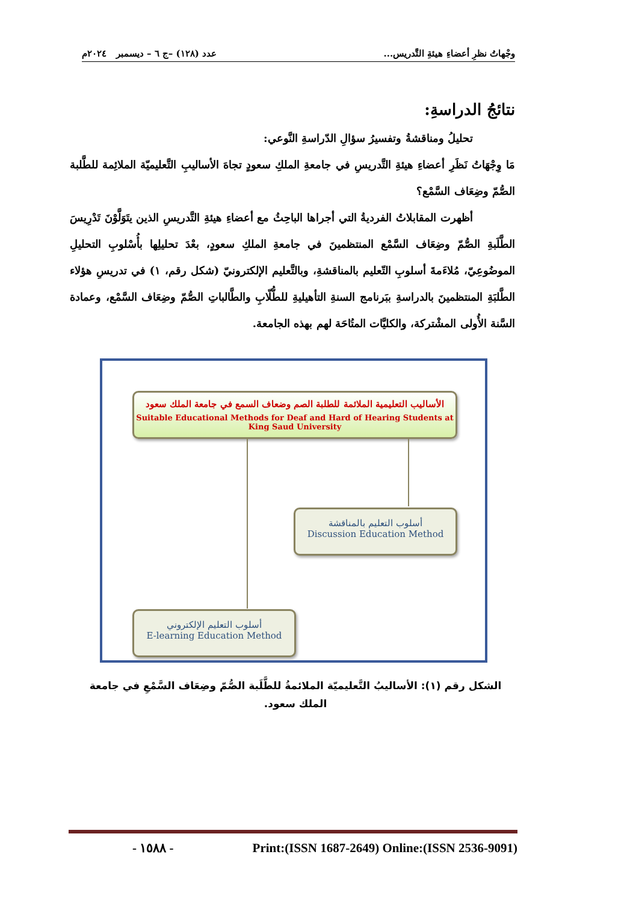وجْهاتُ نظرِ أعضاءِ هيئةِ التَّدريس... عدد (١٢٨) –ج ٦ – ديسمبر ٢٠٢٤م
نتائجُ الدراسةِ:
تحليلُ ومناقشةُ وتفسيرُ سؤالِ الدّراسةِ النَّوعي:
مَا وِجْهَاتُ نَظَرِ أعضاءِ هيئةِ التَّدريسِ في جامعةِ الملكِ سعودٍ تجاهَ الأساليبِ التَّعليميّة الملائِمة للطَّلبة الصُّمّ وضِعَاف السَّمْع؟
أظهرت المقابلاتُ الفرديةُ التي أجراها الباحِثُ مع أعضاءِ هيئةِ التَّدريسِ الذين يتَوَلَّوْنَ تَدْرِيسَ الطَّلَبةِ الصُّمّ وضِعَاف السَّمْع المنتظمينَ في جامعةِ الملكِ سعودٍ، بعْدَ تحليلِها بأُسْلوبِ التحليلِ الموضُوعِيّ، مُلاءَمةَ أسلوبِ التّعليم بالمناقشةِ، وبالتَّعليم الإلكترونيّ (شكل رقم، ١) في تدريسِ هؤلاء الطَّلبَةِ المنتظمينَ بالدراسةِ ببَرنامج السنةِ التأهيليةِ للطُّلّابِ والطَّالباتِ الصُّمّ وضِعَاف السَّمْع، وعمادة السَّنة الأُولى المشْتركة، والكليَّات المتُاحَة لهم بهذه الجامعة.
الأساليب التعليمية الملائمة للطلبة الصم وضعاف السمع في جامعة الملك سعود
Suitable Educational Methods for Deaf and Hard of Hearing Students at King Saud University
أسلوب التعليم بالمناقشة
Discussion Education Method
أسلوب التعليم الإلكتروني
E-learning Education Method
الشكل رقم (١): الأساليبُ التَّعليميّة الملائمةُ للطَّلَبة الصُّمّ وضِعَاف السَّمْعِ في جامعة الملك سعود.
- ١٥٨٨ - Print:(ISSN 1687-2649) Online:(ISSN 2536-9091)